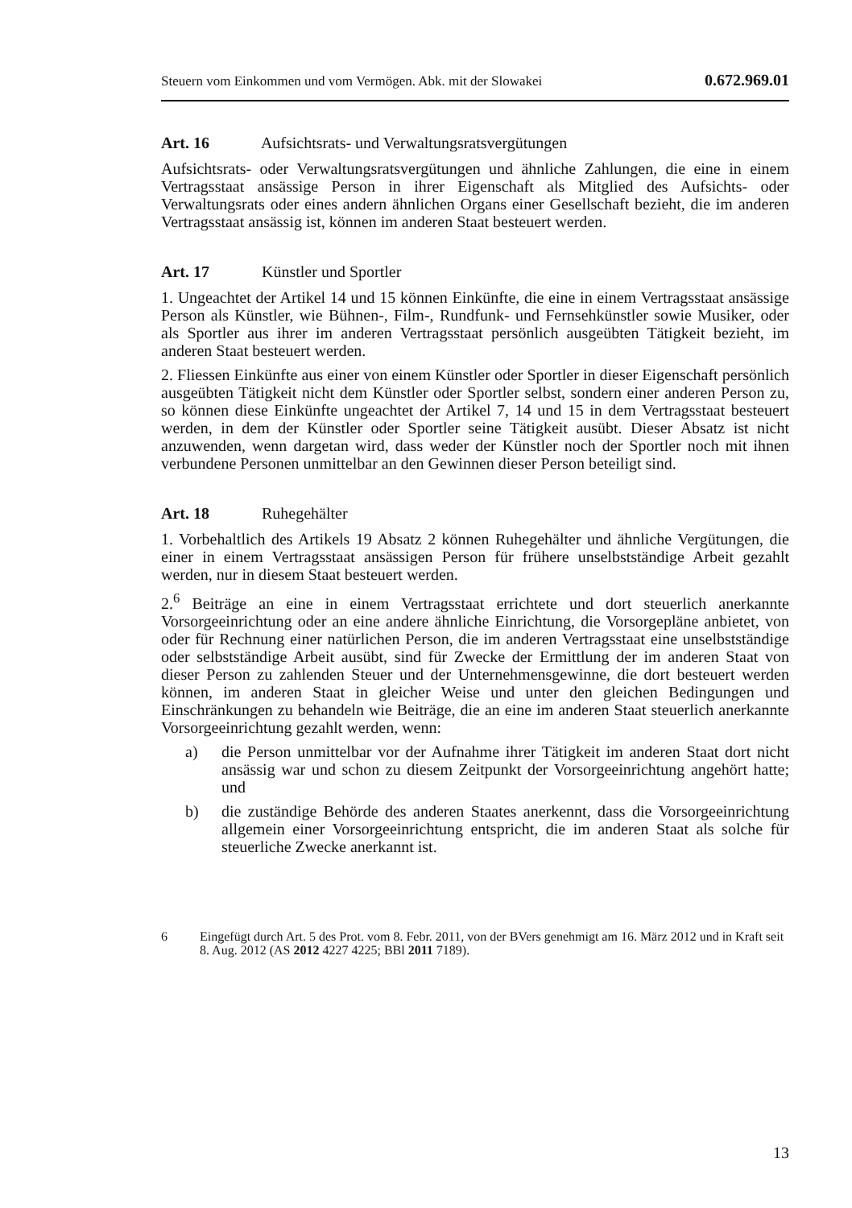Steuern vom Einkommen und vom Vermögen. Abk. mit der Slowakei 0.672.969.01
Art. 16 Aufsichtsrats- und Verwaltungsratsvergütungen
Aufsichtsrats- oder Verwaltungsratsvergütungen und ähnliche Zahlungen, die eine in einem Vertragsstaat ansässige Person in ihrer Eigenschaft als Mitglied des Aufsichts- oder Verwaltungsrats oder eines andern ähnlichen Organs einer Gesellschaft bezieht, die im anderen Vertragsstaat ansässig ist, können im anderen Staat besteuert werden.
Art. 17 Künstler und Sportler
1. Ungeachtet der Artikel 14 und 15 können Einkünfte, die eine in einem Vertragsstaat ansässige Person als Künstler, wie Bühnen-, Film-, Rundfunk- und Fernsehkünstler sowie Musiker, oder als Sportler aus ihrer im anderen Vertragsstaat persönlich ausgeübten Tätigkeit bezieht, im anderen Staat besteuert werden.
2. Fliessen Einkünfte aus einer von einem Künstler oder Sportler in dieser Eigenschaft persönlich ausgeübten Tätigkeit nicht dem Künstler oder Sportler selbst, sondern einer anderen Person zu, so können diese Einkünfte ungeachtet der Artikel 7, 14 und 15 in dem Vertragsstaat besteuert werden, in dem der Künstler oder Sportler seine Tätigkeit ausübt. Dieser Absatz ist nicht anzuwenden, wenn dargetan wird, dass weder der Künstler noch der Sportler noch mit ihnen verbundene Personen unmittelbar an den Gewinnen dieser Person beteiligt sind.
Art. 18 Ruhegehälter
1. Vorbehaltlich des Artikels 19 Absatz 2 können Ruhegehälter und ähnliche Vergütungen, die einer in einem Vertragsstaat ansässigen Person für frühere unselbstständige Arbeit gezahlt werden, nur in diesem Staat besteuert werden.
2.<sup>6</sup> Beiträge an eine in einem Vertragsstaat errichtete und dort steuerlich anerkannte Vorsorgeeinrichtung oder an eine andere ähnliche Einrichtung, die Vorsorgepläne anbietet, von oder für Rechnung einer natürlichen Person, die im anderen Vertragsstaat eine unselbstständige oder selbstständige Arbeit ausübt, sind für Zwecke der Ermittlung der im anderen Staat von dieser Person zu zahlenden Steuer und der Unternehmensgewinne, die dort besteuert werden können, im anderen Staat in gleicher Weise und unter den gleichen Bedingungen und Einschränkungen zu behandeln wie Beiträge, die an eine im anderen Staat steuerlich anerkannte Vorsorgeeinrichtung gezahlt werden, wenn:
a) die Person unmittelbar vor der Aufnahme ihrer Tätigkeit im anderen Staat dort nicht ansässig war und schon zu diesem Zeitpunkt der Vorsorgeeinrichtung angehört hatte; und
b) die zuständige Behörde des anderen Staates anerkennt, dass die Vorsorgeeinrichtung allgemein einer Vorsorgeeinrichtung entspricht, die im anderen Staat als solche für steuerliche Zwecke anerkannt ist.
6 Eingefügt durch Art. 5 des Prot. vom 8. Febr. 2011, von der BVers genehmigt am 16. März 2012 und in Kraft seit 8. Aug. 2012 (AS 2012 4227 4225; BBl 2011 7189).
13